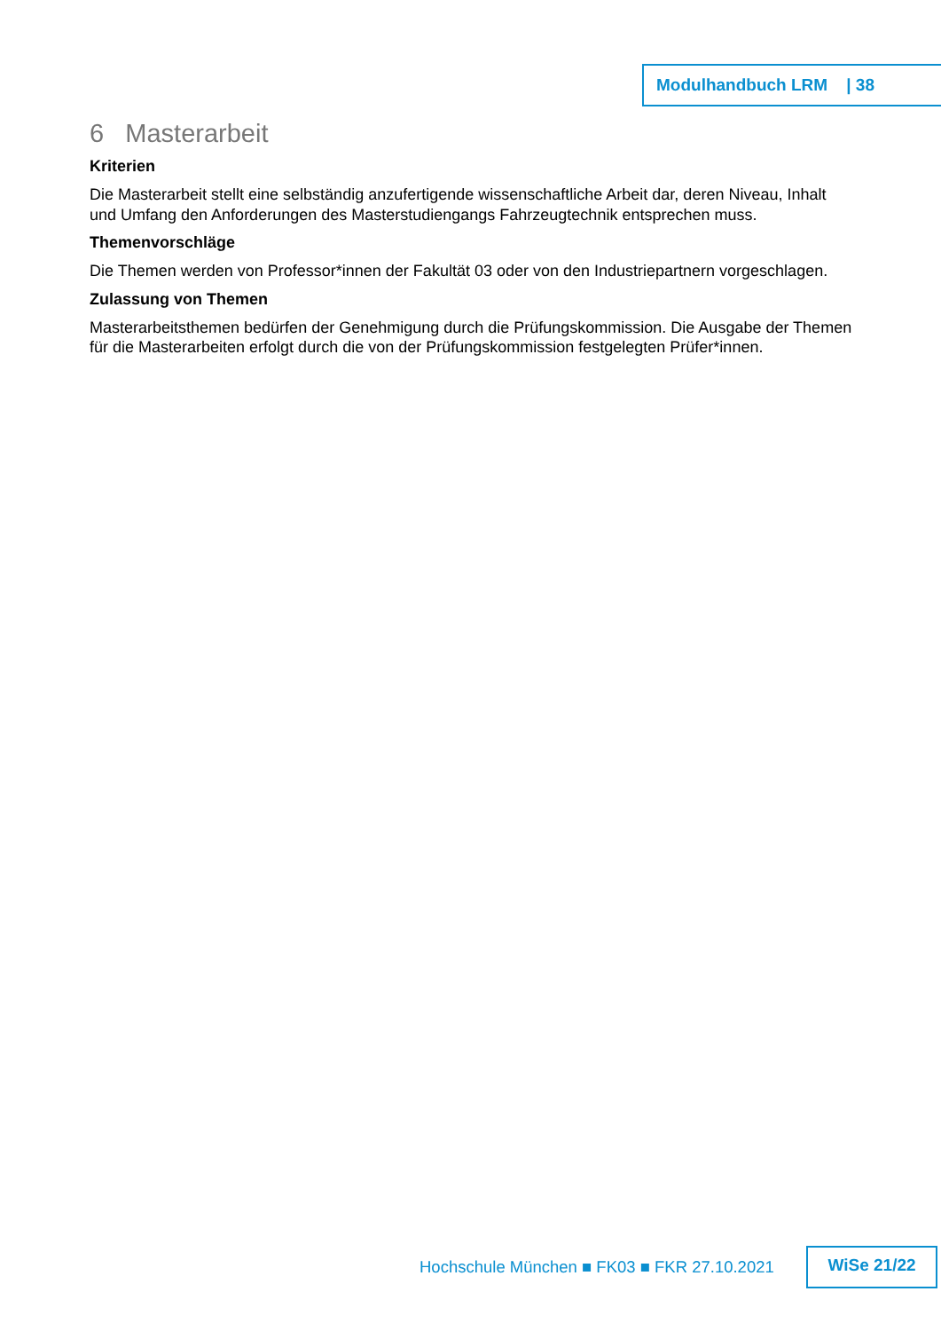Modulhandbuch LRM | 38
6 Masterarbeit
Kriterien
Die Masterarbeit stellt eine selbständig anzufertigende wissenschaftliche Arbeit dar, deren Niveau, Inhalt und Umfang den Anforderungen des Masterstudiengangs Fahrzeugtechnik entsprechen muss.
Themenvorschläge
Die Themen werden von Professor*innen der Fakultät 03 oder von den Industriepartnern vorgeschlagen.
Zulassung von Themen
Masterarbeitsthemen bedürfen der Genehmigung durch die Prüfungskommission. Die Ausgabe der Themen für die Masterarbeiten erfolgt durch die von der Prüfungskommission festgelegten Prüfer*innen.
Hochschule München ■ FK03 ■ FKR 27.10.2021
WiSe 21/22